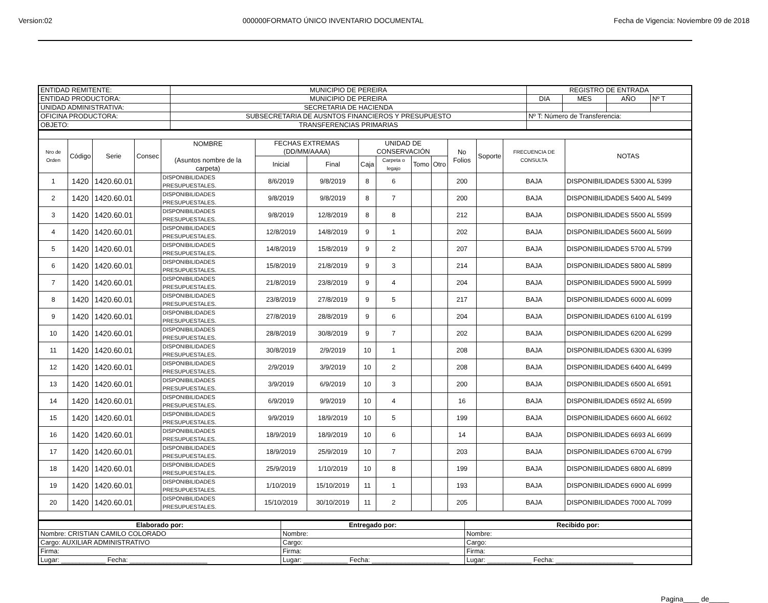Version:02 000000FORMATO ÚNICO INVENTARIO DOCUMENTAL Fecha de Vigencia: Noviembre 09 de 2018
| ENTIDAD REMITENTE: | MUNICIPIO DE PEREIRA | REGISTRO DE ENTRADA | | | |
| ENTIDAD PRODUCTORA: | MUNICIPIO DE PEREIRA | DIA | MES | AÑO | Nº T |
| UNIDAD ADMINISTRATIVA: | SECRETARIA DE HACIENDA | | | | |
| OFICINA PRODUCTORA: | SUBSECRETARIA DE AUSNTOS FINANCIEROS Y PRESUPUESTO | Nº T: Número de Transferencia: | | | |
| OBJETO: | TRANSFERENCIAS PRIMARIAS | | | | |
| Nro de Orden | Código | Serie | Consec | NOMBRE (Asuntos nombre de la carpeta) | FECHAS EXTREMAS (DD/MM/AAAA) | | UNIDAD DE CONSERVACIÓN | | | | No Folios | Soporte | FRECUENCIA DE CONSULTA | NOTAS |
| --- | --- | --- | --- | --- | --- | --- | --- | --- | --- | --- | --- | --- | --- | --- |
| | | | | | Inicial | Final | Caja | Carpeta o legajo | Tomo | Otro | | | | |
| 1 | 1420 | 1420.60.01 | | DISPONIBILIDADES PRESUPUESTALES. | 8/6/2019 | 9/8/2019 | 8 | 6 | | | 200 | | BAJA | DISPONIBILIDADES 5300 AL 5399 |
| 2 | 1420 | 1420.60.01 | | DISPONIBILIDADES PRESUPUESTALES. | 9/8/2019 | 9/8/2019 | 8 | 7 | | | 200 | | BAJA | DISPONIBILIDADES 5400 AL 5499 |
| 3 | 1420 | 1420.60.01 | | DISPONIBILIDADES PRESUPUESTALES. | 9/8/2019 | 12/8/2019 | 8 | 8 | | | 212 | | BAJA | DISPONIBILIDADES 5500 AL 5599 |
| 4 | 1420 | 1420.60.01 | | DISPONIBILIDADES PRESUPUESTALES. | 12/8/2019 | 14/8/2019 | 9 | 1 | | | 202 | | BAJA | DISPONIBILIDADES 5600 AL 5699 |
| 5 | 1420 | 1420.60.01 | | DISPONIBILIDADES PRESUPUESTALES. | 14/8/2019 | 15/8/2019 | 9 | 2 | | | 207 | | BAJA | DISPONIBILIDADES 5700 AL 5799 |
| 6 | 1420 | 1420.60.01 | | DISPONIBILIDADES PRESUPUESTALES. | 15/8/2019 | 21/8/2019 | 9 | 3 | | | 214 | | BAJA | DISPONIBILIDADES 5800 AL 5899 |
| 7 | 1420 | 1420.60.01 | | DISPONIBILIDADES PRESUPUESTALES. | 21/8/2019 | 23/8/2019 | 9 | 4 | | | 204 | | BAJA | DISPONIBILIDADES 5900 AL 5999 |
| 8 | 1420 | 1420.60.01 | | DISPONIBILIDADES PRESUPUESTALES. | 23/8/2019 | 27/8/2019 | 9 | 5 | | | 217 | | BAJA | DISPONIBILIDADES 6000 AL 6099 |
| 9 | 1420 | 1420.60.01 | | DISPONIBILIDADES PRESUPUESTALES. | 27/8/2019 | 28/8/2019 | 9 | 6 | | | 204 | | BAJA | DISPONIBILIDADES 6100 AL 6199 |
| 10 | 1420 | 1420.60.01 | | DISPONIBILIDADES PRESUPUESTALES. | 28/8/2019 | 30/8/2019 | 9 | 7 | | | 202 | | BAJA | DISPONIBILIDADES 6200 AL 6299 |
| 11 | 1420 | 1420.60.01 | | DISPONIBILIDADES PRESUPUESTALES. | 30/8/2019 | 2/9/2019 | 10 | 1 | | | 208 | | BAJA | DISPONIBILIDADES 6300 AL 6399 |
| 12 | 1420 | 1420.60.01 | | DISPONIBILIDADES PRESUPUESTALES. | 2/9/2019 | 3/9/2019 | 10 | 2 | | | 208 | | BAJA | DISPONIBILIDADES 6400 AL 6499 |
| 13 | 1420 | 1420.60.01 | | DISPONIBILIDADES PRESUPUESTALES. | 3/9/2019 | 6/9/2019 | 10 | 3 | | | 200 | | BAJA | DISPONIBILIDADES 6500 AL 6591 |
| 14 | 1420 | 1420.60.01 | | DISPONIBILIDADES PRESUPUESTALES. | 6/9/2019 | 9/9/2019 | 10 | 4 | | | 16 | | BAJA | DISPONIBILIDADES 6592 AL 6599 |
| 15 | 1420 | 1420.60.01 | | DISPONIBILIDADES PRESUPUESTALES. | 9/9/2019 | 18/9/2019 | 10 | 5 | | | 199 | | BAJA | DISPONIBILIDADES 6600 AL 6692 |
| 16 | 1420 | 1420.60.01 | | DISPONIBILIDADES PRESUPUESTALES. | 18/9/2019 | 18/9/2019 | 10 | 6 | | | 14 | | BAJA | DISPONIBILIDADES 6693 AL 6699 |
| 17 | 1420 | 1420.60.01 | | DISPONIBILIDADES PRESUPUESTALES. | 18/9/2019 | 25/9/2019 | 10 | 7 | | | 203 | | BAJA | DISPONIBILIDADES 6700 AL 6799 |
| 18 | 1420 | 1420.60.01 | | DISPONIBILIDADES PRESUPUESTALES. | 25/9/2019 | 1/10/2019 | 10 | 8 | | | 199 | | BAJA | DISPONIBILIDADES 6800 AL 6899 |
| 19 | 1420 | 1420.60.01 | | DISPONIBILIDADES PRESUPUESTALES. | 1/10/2019 | 15/10/2019 | 11 | 1 | | | 193 | | BAJA | DISPONIBILIDADES 6900 AL 6999 |
| 20 | 1420 | 1420.60.01 | | DISPONIBILIDADES PRESUPUESTALES. | 15/10/2019 | 30/10/2019 | 11 | 2 | | | 205 | | BAJA | DISPONIBILIDADES 7000 AL 7099 |
| Elaborado por: | Entregado por: | Recibido por: |
| Nombre: CRISTIAN CAMILO COLORADO | Nombre: | Nombre: |
| Cargo: AUXILIAR ADMINISTRATIVO | Cargo: | Cargo: |
| Firma: | Firma: | Firma: |
| Lugar: ____________ Fecha: _____________________ | Lugar: ____________ Fecha: _____________________ | Lugar: ____________ Fecha: _____________________ |
Pagina____ de_____